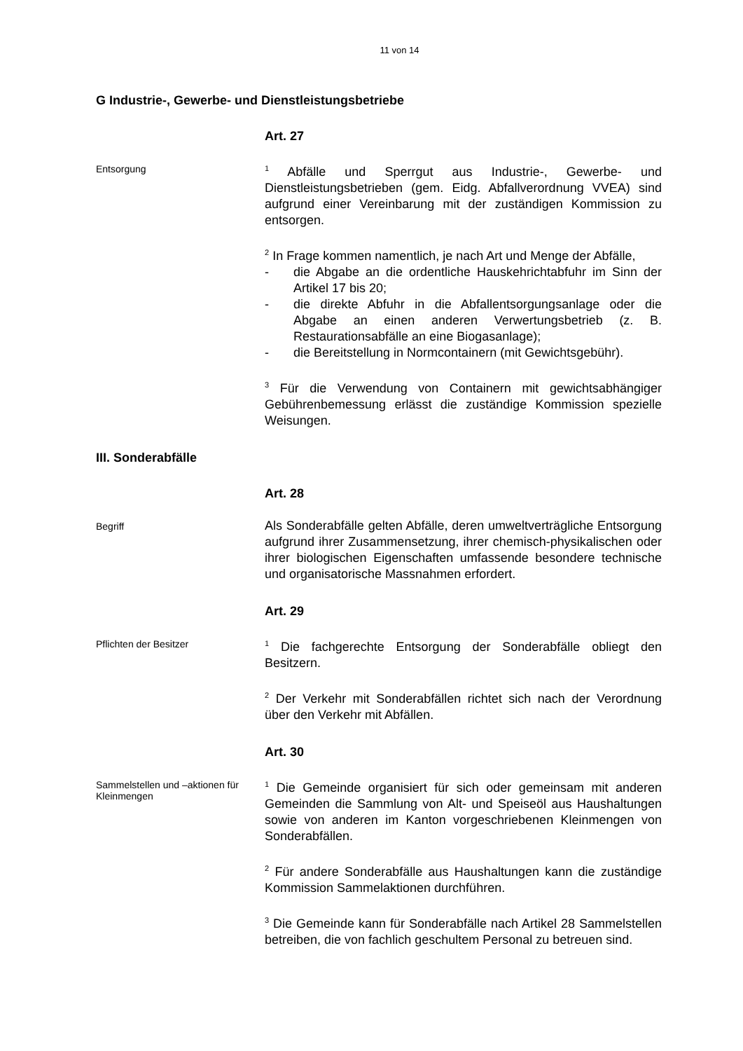11 von 14
G Industrie-, Gewerbe- und Dienstleistungsbetriebe
Art. 27
Entsorgung
<sup>1</sup> Abfälle und Sperrgut aus Industrie-, Gewerbe- und Dienstleistungsbetrieben (gem. Eidg. Abfallverordnung VVEA) sind aufgrund einer Vereinbarung mit der zuständigen Kommission zu entsorgen.
<sup>2</sup> In Frage kommen namentlich, je nach Art und Menge der Abfälle,
- die Abgabe an die ordentliche Hauskehrichtabfuhr im Sinn der Artikel 17 bis 20;
- die direkte Abfuhr in die Abfallentsorgungsanlage oder die Abgabe an einen anderen Verwertungsbetrieb (z. B. Restaurationsabfälle an eine Biogasanlage);
- die Bereitstellung in Normcontainern (mit Gewichtsgebühr).
<sup>3</sup> Für die Verwendung von Containern mit gewichtsabhängiger Gebührenbemessung erlässt die zuständige Kommission spezielle Weisungen.
III. Sonderabfälle
Art. 28
Begriff
Als Sonderabfälle gelten Abfälle, deren umweltverträgliche Entsorgung aufgrund ihrer Zusammensetzung, ihrer chemisch-physikalischen oder ihrer biologischen Eigenschaften umfassende besondere technische und organisatorische Massnahmen erfordert.
Art. 29
Pflichten der Besitzer
<sup>1</sup> Die fachgerechte Entsorgung der Sonderabfälle obliegt den Besitzern.
<sup>2</sup> Der Verkehr mit Sonderabfällen richtet sich nach der Verordnung über den Verkehr mit Abfällen.
Art. 30
Sammelstellen und –aktionen für Kleinmengen
<sup>1</sup> Die Gemeinde organisiert für sich oder gemeinsam mit anderen Gemeinden die Sammlung von Alt- und Speiseöl aus Haushaltungen sowie von anderen im Kanton vorgeschriebenen Kleinmengen von Sonderabfällen.
<sup>2</sup> Für andere Sonderabfälle aus Haushaltungen kann die zuständige Kommission Sammelaktionen durchführen.
<sup>3</sup> Die Gemeinde kann für Sonderabfälle nach Artikel 28 Sammelstellen betreiben, die von fachlich geschultem Personal zu betreuen sind.